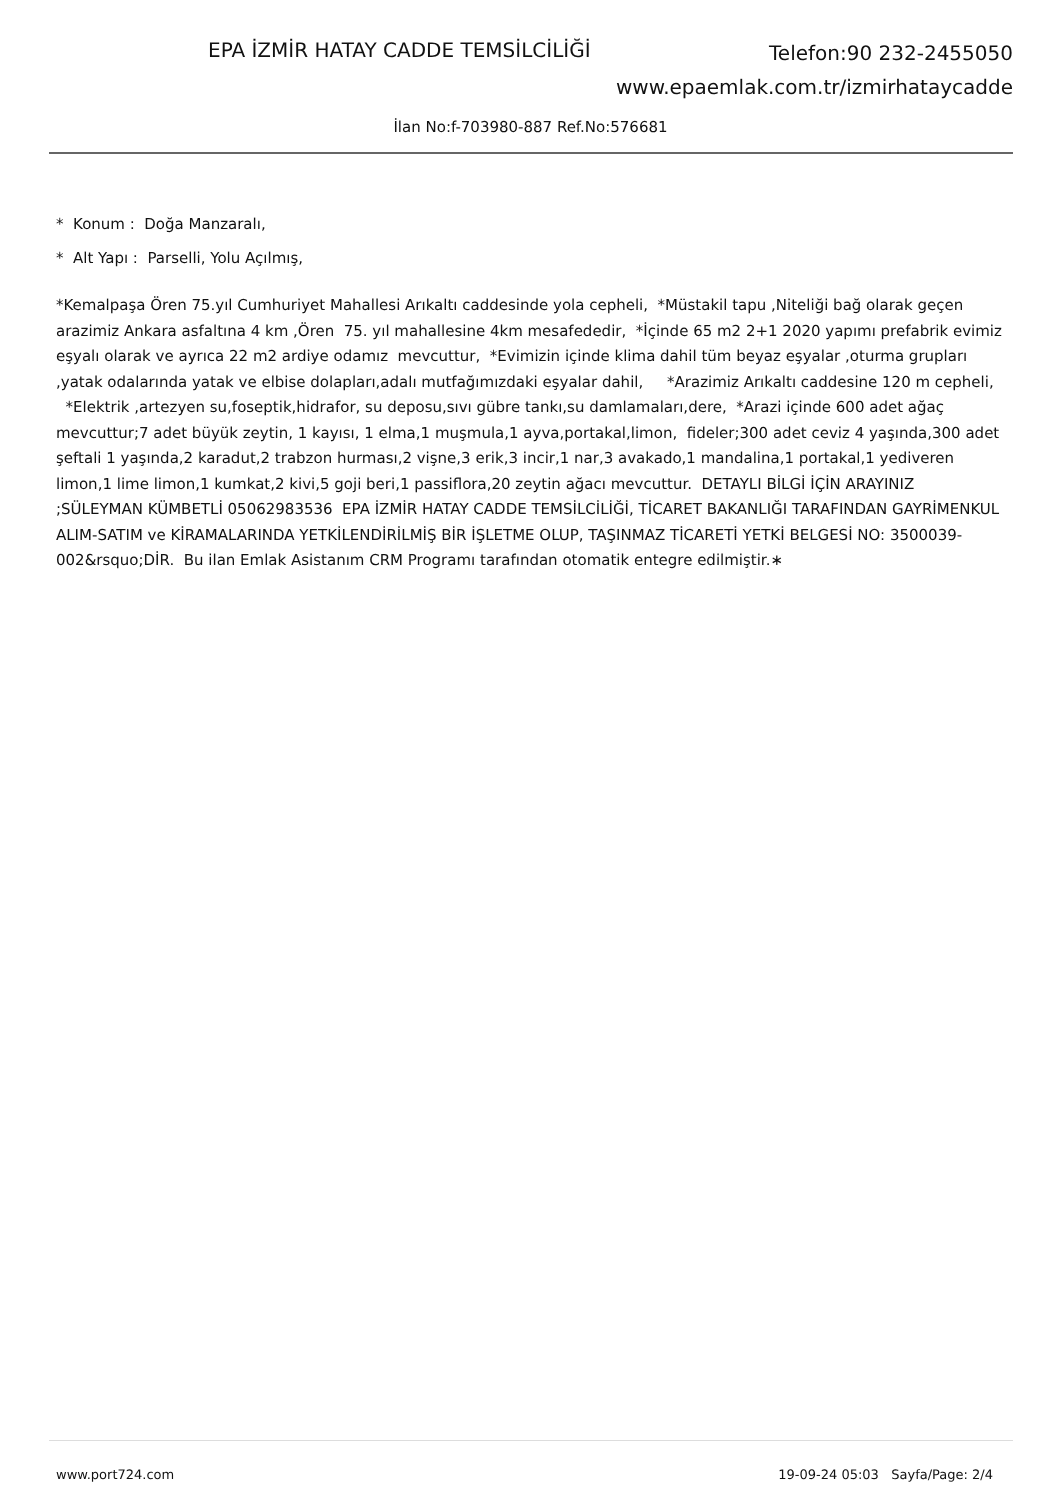EPA İZMİR HATAY CADDE TEMSİLCİLİĞİ
Telefon:90 232-2455050
www.epaemlak.com.tr/izmirhataycadde
İlan No:f-703980-887 Ref.No:576681
* Konum : Doğa Manzaralı,
* Alt Yapı : Parselli, Yolu Açılmış,
*Kemalpaşa Ören 75.yıl Cumhuriyet Mahallesi Arıkaltı caddesinde yola cepheli, *Müstakil tapu ,Niteliği bağ olarak geçen arazimiz Ankara asfaltına 4 km ,Ören 75. yıl mahallesine 4km mesafededir, *İçinde 65 m2 2+1 2020 yapımı prefabrik evimiz eşyalı olarak ve ayrıca 22 m2 ardiye odamız mevcuttur, *Evimizin içinde klima dahil tüm beyaz eşyalar ,oturma grupları ,yatak odalarında yatak ve elbise dolapları,adalı mutfağımızdaki eşyalar dahil, *Arazimiz Arıkaltı caddesine 120 m cepheli, *Elektrik ,artezyen su,foseptik,hidrafor, su deposu,sıvı gübre tankı,su damlamaları,dere, *Arazi içinde 600 adet ağaç mevcuttur;7 adet büyük zeytin, 1 kayısı, 1 elma,1 muşmula,1 ayva,portakal,limon, fideler;300 adet ceviz 4 yaşında,300 adet şeftali 1 yaşında,2 karadut,2 trabzon hurması,2 vişne,3 erik,3 incir,1 nar,3 avakado,1 mandalina,1 portakal,1 yediveren limon,1 lime limon,1 kumkat,2 kivi,5 goji beri,1 passiflora,20 zeytin ağacı mevcuttur. DETAYLI BİLGİ İÇİN ARAYINIZ ;SÜLEYMAN KÜMBETLİ 05062983536 EPA İZMİR HATAY CADDE TEMSİLCİLİĞİ, TİCARET BAKANLIĞI TARAFINDAN GAYRİMENKUL ALIM-SATIM ve KİRAMALARINDA YETKİLENDİRİLMİŞ BİR İŞLETME OLUP, TAŞINMAZ TİCARETİ YETKİ BELGESİ NO: 3500039-002&rsquo;DİR. Bu ilan Emlak Asistanım CRM Programı tarafından otomatik entegre edilmiştir.∗
www.port724.com 19-09-24 05:03 Sayfa/Page: 2/4